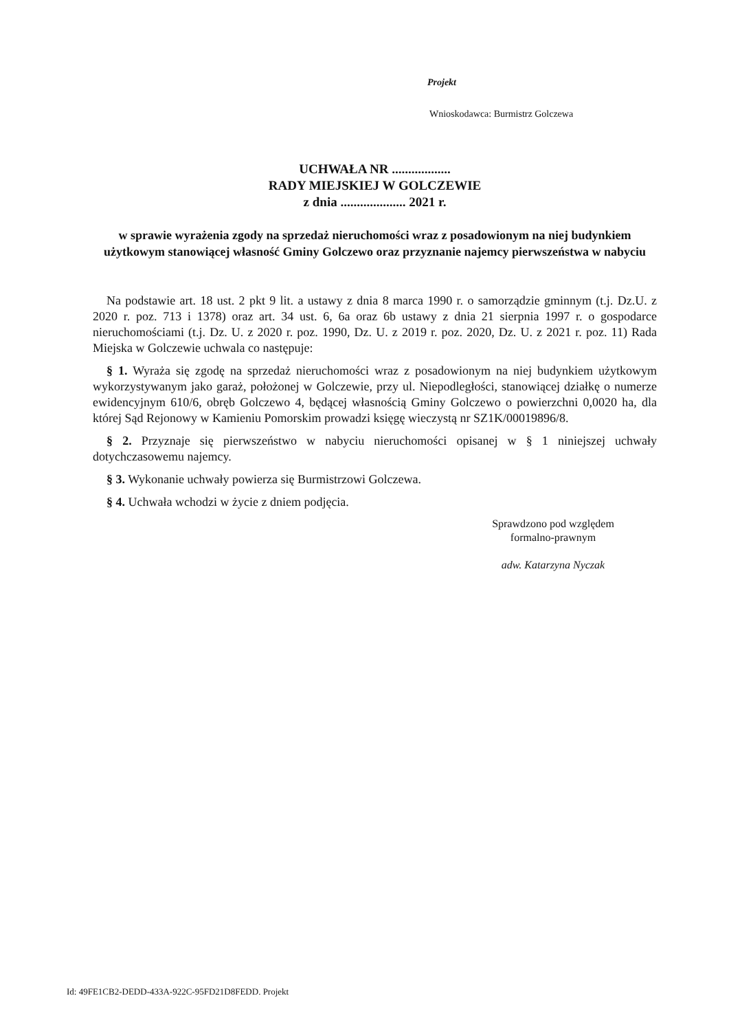Projekt
Wnioskodawca: Burmistrz Golczewa
UCHWAŁA NR ..................
RADY MIEJSKIEJ W GOLCZEWIE
z dnia .................... 2021 r.
w sprawie wyrażenia zgody na sprzedaż nieruchomości wraz z posadowionym na niej budynkiem użytkowym stanowiącej własność Gminy Golczewo oraz przyznanie najemcy pierwszeństwa w nabyciu
Na podstawie art. 18 ust. 2 pkt 9 lit. a ustawy z dnia 8 marca 1990 r. o samorządzie gminnym (t.j. Dz.U. z 2020 r. poz. 713 i 1378) oraz art. 34 ust. 6, 6a oraz 6b ustawy z dnia 21 sierpnia 1997 r. o gospodarce nieruchomościami (t.j. Dz. U. z 2020 r. poz. 1990, Dz. U. z 2019 r. poz. 2020, Dz. U. z 2021 r. poz. 11) Rada Miejska w Golczewie uchwala co następuje:
§ 1. Wyraża się zgodę na sprzedaż nieruchomości wraz z posadowionym na niej budynkiem użytkowym wykorzystywanym jako garaż, położonej w Golczewie, przy ul. Niepodległości, stanowiącej działkę o numerze ewidencyjnym 610/6, obręb Golczewo 4, będącej własnością Gminy Golczewo o powierzchni 0,0020 ha, dla której Sąd Rejonowy w Kamieniu Pomorskim prowadzi księgę wieczystą nr SZ1K/00019896/8.
§ 2. Przyznaje się pierwszeństwo w nabyciu nieruchomości opisanej w § 1 niniejszej uchwały dotychczasowemu najemcy.
§ 3. Wykonanie uchwały powierza się Burmistrzowi Golczewa.
§ 4. Uchwała wchodzi w życie z dniem podjęcia.
Sprawdzono pod względem
formalno-prawnym
adw. Katarzyna Nyczak
Id: 49FE1CB2-DEDD-433A-922C-95FD21D8FEDD. Projekt